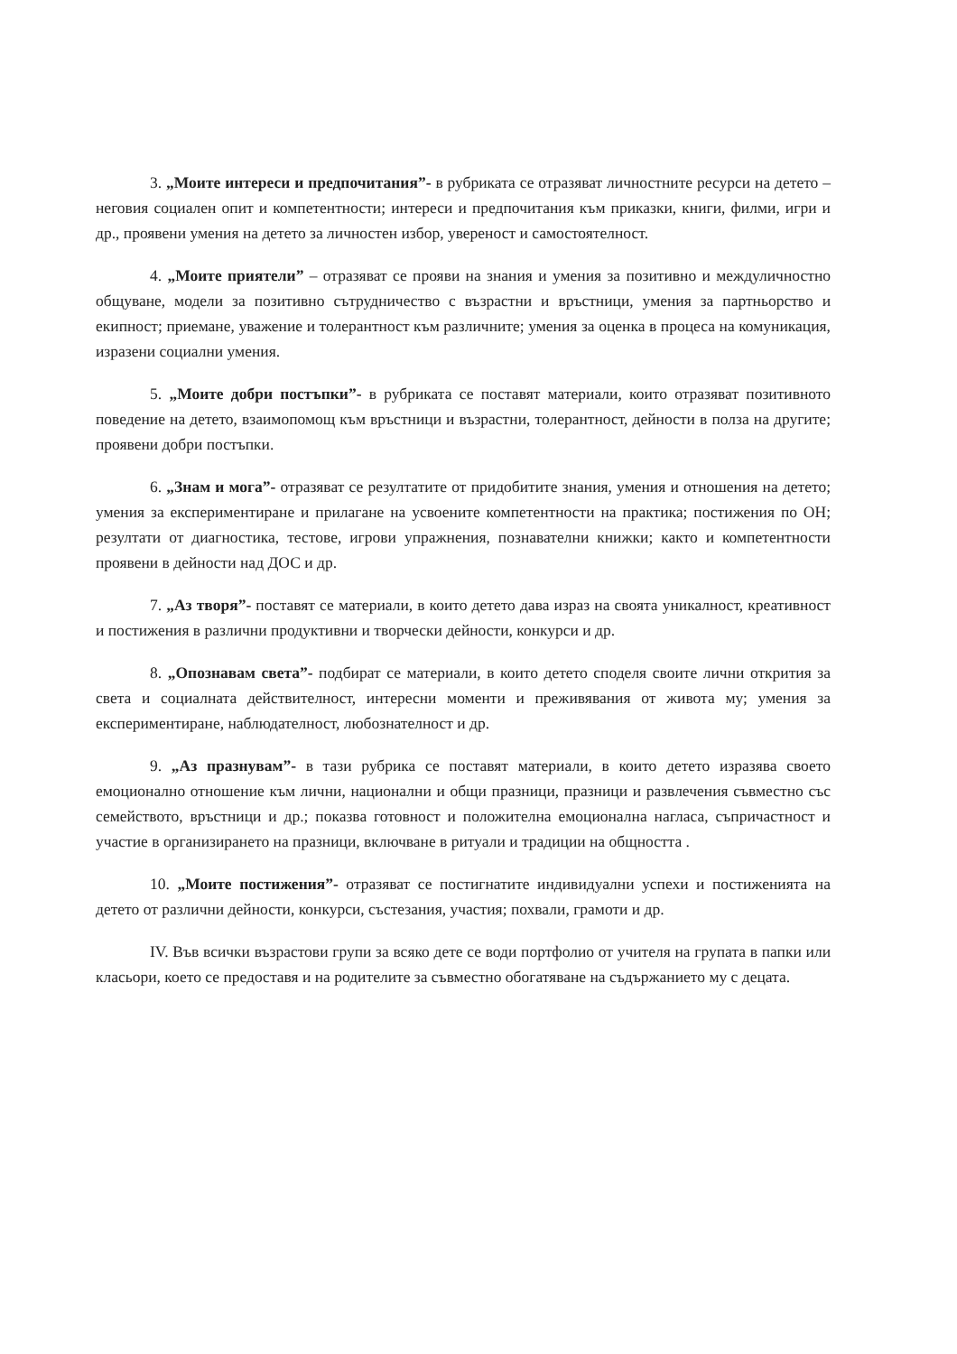3. „Моите интереси и предпочитания”- в рубриката се отразяват личностните ресурси на детето – неговия социален опит и компетентности; интереси и предпочитания към приказки, книги, филми, игри и др., проявени умения на детето за личностен избор, увереност и самостоятелност.
4. „Моите приятели” – отразяват се прояви на знания и умения за позитивно и междуличностно общуване, модели за позитивно сътрудничество с възрастни и връстници, умения за партньорство и екипност; приемане, уважение и толерантност към различните; умения за оценка в процеса на комуникация, изразени социални умения.
5. „Моите добри постъпки”- в рубриката се поставят материали, които отразяват позитивното поведение на детето, взаимопомощ към връстници и възрастни, толерантност, дейности в полза на другите; проявени добри постъпки.
6. „Знам и мога”- отразяват се резултатите от придобитите знания, умения и отношения на детето; умения за експериментиране и прилагане на усвоените компетентности на практика; постижения по ОН; резултати от диагностика, тестове, игрови упражнения, познавателни книжки; както и компетентности проявени в дейности над ДОС и др.
7. „Аз творя”- поставят се материали, в които детето дава израз на своята уникалност, креативност и постижения в различни продуктивни и творчески дейности, конкурси и др.
8. „Опознавам света”- подбират се материали, в които детето споделя своите лични открития за света и социалната действителност, интересни моменти и преживявания от живота му; умения за експериментиране, наблюдателност, любознателност и др.
9. „Аз празнувам”- в тази рубрика се поставят материали, в които детето изразява своето емоционално отношение към лични, национални и общи празници, празници и развлечения съвместно със семейството, връстници и др.; показва готовност и положителна емоционална нагласа, съпричастност и участие в организирането на празници, включване в ритуали и традиции на общността .
10. „Моите постижения”- отразяват се постигнатите индивидуални успехи и постиженията на детето от различни дейности, конкурси, състезания, участия; похвали, грамоти и др.
IV. Във всички възрастови групи за всяко дете се води портфолио от учителя на групата в папки или класьори, което се предоставя и на родителите за съвместно обогатяване на съдържанието му с децата.